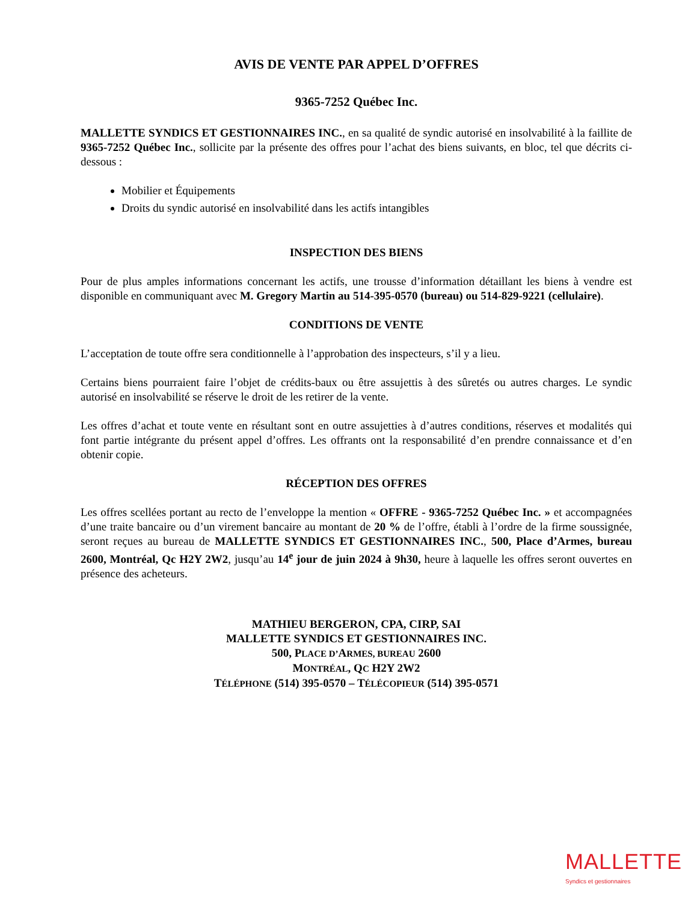AVIS DE VENTE PAR APPEL D’OFFRES
9365-7252 Québec Inc.
MALLETTE SYNDICS ET GESTIONNAIRES INC., en sa qualité de syndic autorisé en insolvabilité à la faillite de 9365-7252 Québec Inc., sollicite par la présente des offres pour l’achat des biens suivants, en bloc, tel que décrits ci-dessous :
Mobilier et Équipements
Droits du syndic autorisé en insolvabilité dans les actifs intangibles
INSPECTION DES BIENS
Pour de plus amples informations concernant les actifs, une trousse d’information détaillant les biens à vendre est disponible en communiquant avec M. Gregory Martin au 514-395-0570 (bureau) ou 514-829-9221 (cellulaire).
CONDITIONS DE VENTE
L’acceptation de toute offre sera conditionnelle à l’approbation des inspecteurs, s’il y a lieu.
Certains biens pourraient faire l’objet de crédits-baux ou être assujettis à des sûretés ou autres charges. Le syndic autorisé en insolvabilité se réserve le droit de les retirer de la vente.
Les offres d’achat et toute vente en résultant sont en outre assujetties à d’autres conditions, réserves et modalités qui font partie intégrante du présent appel d’offres. Les offrants ont la responsabilité d’en prendre connaissance et d’en obtenir copie.
RÉCEPTION DES OFFRES
Les offres scellées portant au recto de l’enveloppe la mention « OFFRE - 9365-7252 Québec Inc. » et accompagnées d’une traite bancaire ou d’un virement bancaire au montant de 20 % de l’offre, établi à l’ordre de la firme soussignée, seront reçues au bureau de MALLETTE SYNDICS ET GESTIONNAIRES INC., 500, Place d’Armes, bureau 2600, Montréal, Qc H2Y 2W2, jusqu’au 14<sup>e</sup> jour de juin 2024 à 9h30, heure à laquelle les offres seront ouvertes en présence des acheteurs.
MATHIEU BERGERON, CPA, CIRP, SAI
MALLETTE SYNDICS ET GESTIONNAIRES INC.
500, PLACE D’ARMES, BUREAU 2600
MONTRÉAL, QC H2Y 2W2
TÉLÉPHONE (514) 395-0570 – TÉLÉCOPIEUR (514) 395-0571
MALLETTE
Syndics et gestionnaires